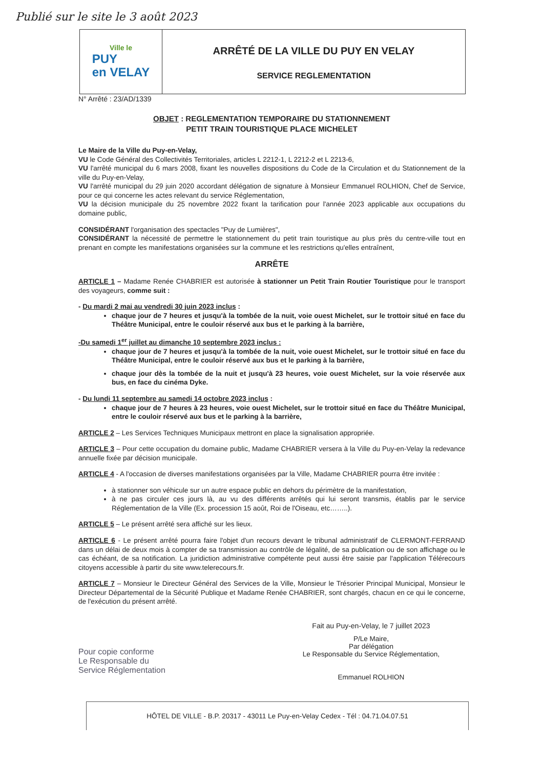Publié sur le site le 3 août 2023
Ville le
PUY
en VELAY
ARRÊTÉ DE LA VILLE DU PUY EN VELAY
SERVICE REGLEMENTATION
N° Arrêté : 23/AD/1339
OBJET : REGLEMENTATION TEMPORAIRE DU STATIONNEMENT
PETIT TRAIN TOURISTIQUE PLACE MICHELET
Le Maire de la Ville du Puy-en-Velay,
VU le Code Général des Collectivités Territoriales, articles L 2212-1, L 2212-2 et L 2213-6,
VU l'arrêté municipal du 6 mars 2008, fixant les nouvelles dispositions du Code de la Circulation et du Stationnement de la ville du Puy-en-Velay,
VU l'arrêté municipal du 29 juin 2020 accordant délégation de signature à Monsieur Emmanuel ROLHION, Chef de Service, pour ce qui concerne les actes relevant du service Réglementation,
VU la décision municipale du 25 novembre 2022 fixant la tarification pour l'année 2023 applicable aux occupations du domaine public,
CONSIDÉRANT l'organisation des spectacles "Puy de Lumières",
CONSIDÉRANT la nécessité de permettre le stationnement du petit train touristique au plus près du centre-ville tout en prenant en compte les manifestations organisées sur la commune et les restrictions qu'elles entraînent,
ARRÊTE
ARTICLE 1 – Madame Renée CHABRIER est autorisée à stationner un Petit Train Routier Touristique pour le transport des voyageurs, comme suit :
- Du mardi 2 mai au vendredi 30 juin 2023 inclus :
chaque jour de 7 heures et jusqu'à la tombée de la nuit, voie ouest Michelet, sur le trottoir situé en face du Théâtre Municipal, entre le couloir réservé aux bus et le parking à la barrière,
-Du samedi 1<sup>er</sup> juillet au dimanche 10 septembre 2023 inclus :
chaque jour de 7 heures et jusqu'à la tombée de la nuit, voie ouest Michelet, sur le trottoir situé en face du Théâtre Municipal, entre le couloir réservé aux bus et le parking à la barrière,
chaque jour dès la tombée de la nuit et jusqu'à 23 heures, voie ouest Michelet, sur la voie réservée aux bus, en face du cinéma Dyke.
- Du lundi 11 septembre au samedi 14 octobre 2023 inclus :
chaque jour de 7 heures à 23 heures, voie ouest Michelet, sur le trottoir situé en face du Théâtre Municipal, entre le couloir réservé aux bus et le parking à la barrière,
ARTICLE 2 – Les Services Techniques Municipaux mettront en place la signalisation appropriée.
ARTICLE 3 – Pour cette occupation du domaine public, Madame CHABRIER versera à la Ville du Puy-en-Velay la redevance annuelle fixée par décision municipale.
ARTICLE 4 - A l'occasion de diverses manifestations organisées par la Ville, Madame CHABRIER pourra être invitée :
à stationner son véhicule sur un autre espace public en dehors du périmètre de la manifestation,
à ne pas circuler ces jours là, au vu des différents arrêtés qui lui seront transmis, établis par le service Réglementation de la Ville (Ex. procession 15 août, Roi de l'Oiseau, etc……..).
ARTICLE 5 – Le présent arrêté sera affiché sur les lieux.
ARTICLE 6 - Le présent arrêté pourra faire l'objet d'un recours devant le tribunal administratif de CLERMONT-FERRAND dans un délai de deux mois à compter de sa transmission au contrôle de légalité, de sa publication ou de son affichage ou le cas échéant, de sa notification. La juridiction administrative compétente peut aussi être saisie par l'application Télérecours citoyens accessible à partir du site www.telerecours.fr.
ARTICLE 7 – Monsieur le Directeur Général des Services de la Ville, Monsieur le Trésorier Principal Municipal, Monsieur le Directeur Départemental de la Sécurité Publique et Madame Renée CHABRIER, sont chargés, chacun en ce qui le concerne, de l'exécution du présent arrêté.
Pour copie conforme
Le Responsable du
Service Réglementation
Fait au Puy-en-Velay, le 7 juillet 2023
P/Le Maire,
Par délégation
Le Responsable du Service Réglementation,
Emmanuel ROLHION
HÔTEL DE VILLE - B.P. 20317 - 43011 Le Puy-en-Velay Cedex - Tél : 04.71.04.07.51